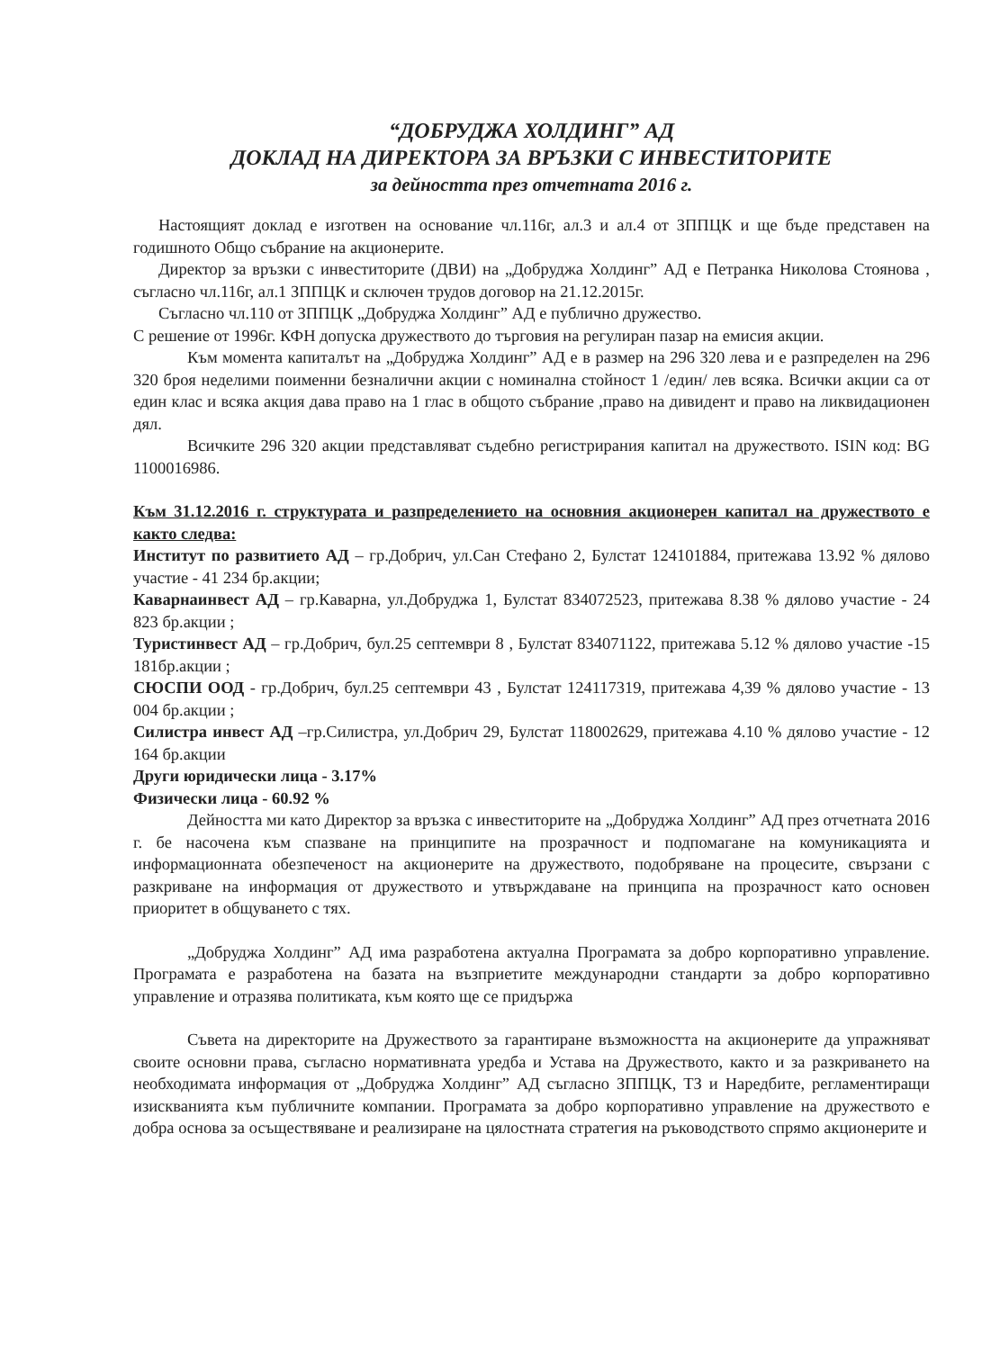“ДОБРУДЖА ХОЛДИНГ” АД
ДОКЛАД НА ДИРЕКТОРА ЗА ВРЪЗКИ С ИНВЕСТИТОРИТЕ
за дейността през отчетната 2016 г.
Настоящият доклад е изготвен на основание чл.116г, ал.3 и ал.4 от ЗППЦК и ще бъде представен на годишното Общо събрание на акционерите.
Директор за връзки с инвеститорите (ДВИ) на „Добруджа Холдинг” АД е Петранка Николова Стоянова , съгласно чл.116г, ал.1 ЗППЦК и сключен трудов договор на 21.12.2015г.
Съгласно чл.110 от ЗППЦК „Добруджа Холдинг” АД е публично дружество.
С решение от 1996г. КФН допуска дружеството до търговия на регулиран пазар на емисия акции.
Към момента капиталът на „Добруджа Холдинг” АД е в размер на 296 320 лева и е разпределен на 296 320 броя неделими поименни безналични акции с номинална стойност 1 /един/ лев всяка. Всички акции са от един клас и всяка акция дава право на 1 глас в общото събрание ,право на дивидент и право на ликвидационен дял.
Всичките 296 320 акции представляват съдебно регистрирания капитал на дружеството. ISIN код: BG 1100016986.
Към 31.12.2016 г. структурата и разпределението на основния акционерен капитал на дружеството е както следва:
Институт по развитието АД – гр.Добрич, ул.Сан Стефано 2, Булстат 124101884, притежава 13.92 % дялово участие - 41 234 бр.акции;
Каварнаинвест АД – гр.Каварна, ул.Добруджа 1, Булстат 834072523, притежава 8.38 % дялово участие - 24 823 бр.акции ;
Туристинвест АД – гр.Добрич, бул.25 септември 8 , Булстат 834071122, притежава 5.12 % дялово участие -15 181бр.акции ;
СЮСПИ ООД - гр.Добрич, бул.25 септември 43 , Булстат 124117319, притежава 4,39 % дялово участие - 13 004 бр.акции ;
Силистра инвест АД –гр.Силистра, ул.Добрич 29, Булстат 118002629, притежава 4.10 % дялово участие - 12 164 бр.акции
Други юридически лица - 3.17%
Физически лица - 60.92 %
Дейността ми като Директор за връзка с инвеститорите на „Добруджа Холдинг” АД през отчетната 2016 г. бе насочена към спазване на принципите на прозрачност и подпомагане на комуникацията и информационната обезпеченост на акционерите на дружеството, подобряване на процесите, свързани с разкриване на информация от дружеството и утвърждаване на принципа на прозрачност като основен приоритет в общуването с тях.
„Добруджа Холдинг” АД има разработена актуална Програмата за добро корпоративно управление. Програмата е разработена на базата на възприетите международни стандарти за добро корпоративно управление и отразява политиката, към която ще се придържа
Съвета на директорите на Дружеството за гарантиране възможността на акционерите да упражняват своите основни права, съгласно нормативната уредба и Устава на Дружеството, както и за разкриването на необходимата информация от „Добруджа Холдинг” АД съгласно ЗППЦК, ТЗ и Наредбите, регламентиращи изискванията към публичните компании. Програмата за добро корпоративно управление на дружеството е добра основа за осъществяване и реализиране на цялостната стратегия на ръководството спрямо акционерите и